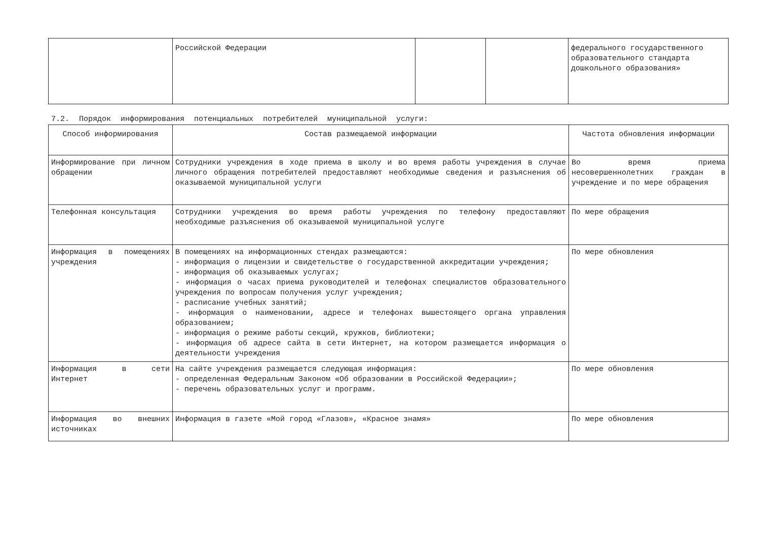| | Российской Федерации | | | федерального государственного образовательного стандарта дошкольного образования» |
7.2. Порядок информирования потенциальных потребителей муниципальной услуги:
| Способ информирования | Состав размещаемой информации | Частота обновления информации |
| --- | --- | --- |
| Информирование при личном обращении | Сотрудники учреждения в ходе приема в школу и во время работы учреждения в случае личного обращения потребителей предоставляют необходимые сведения и разъяснения об оказываемой муниципальной услуги | Во время приема несовершеннолетних граждан в учреждение и по мере обращения |
| Телефонная консультация | Сотрудники учреждения во время работы учреждения по телефону предоставляют необходимые разъяснения об оказываемой муниципальной услуге | По мере обращения |
| Информация в помещениях учреждения | В помещениях на информационных стендах размещаются: - информация о лицензии и свидетельстве о государственной аккредитации учреждения; - информация об оказываемых услугах; - информация о часах приема руководителей и телефонах специалистов образовательного учреждения по вопросам получения услуг учреждения; - расписание учебных занятий; - информация о наименовании, адресе и телефонах вышестоящего органа управления образованием; - информация о режиме работы секций, кружков, библиотеки; - информация об адресе сайта в сети Интернет, на котором размещается информация о деятельности учреждения | По мере обновления |
| Информация в сети Интернет | На сайте учреждения размещается следующая информация: - определенная Федеральным Законом «Об образовании в Российской Федерации»; - перечень образовательных услуг и программ. | По мере обновления |
| Информация во внешних источниках | Информация в газете «Мой город «Глазов», «Красное знамя» | По мере обновления |